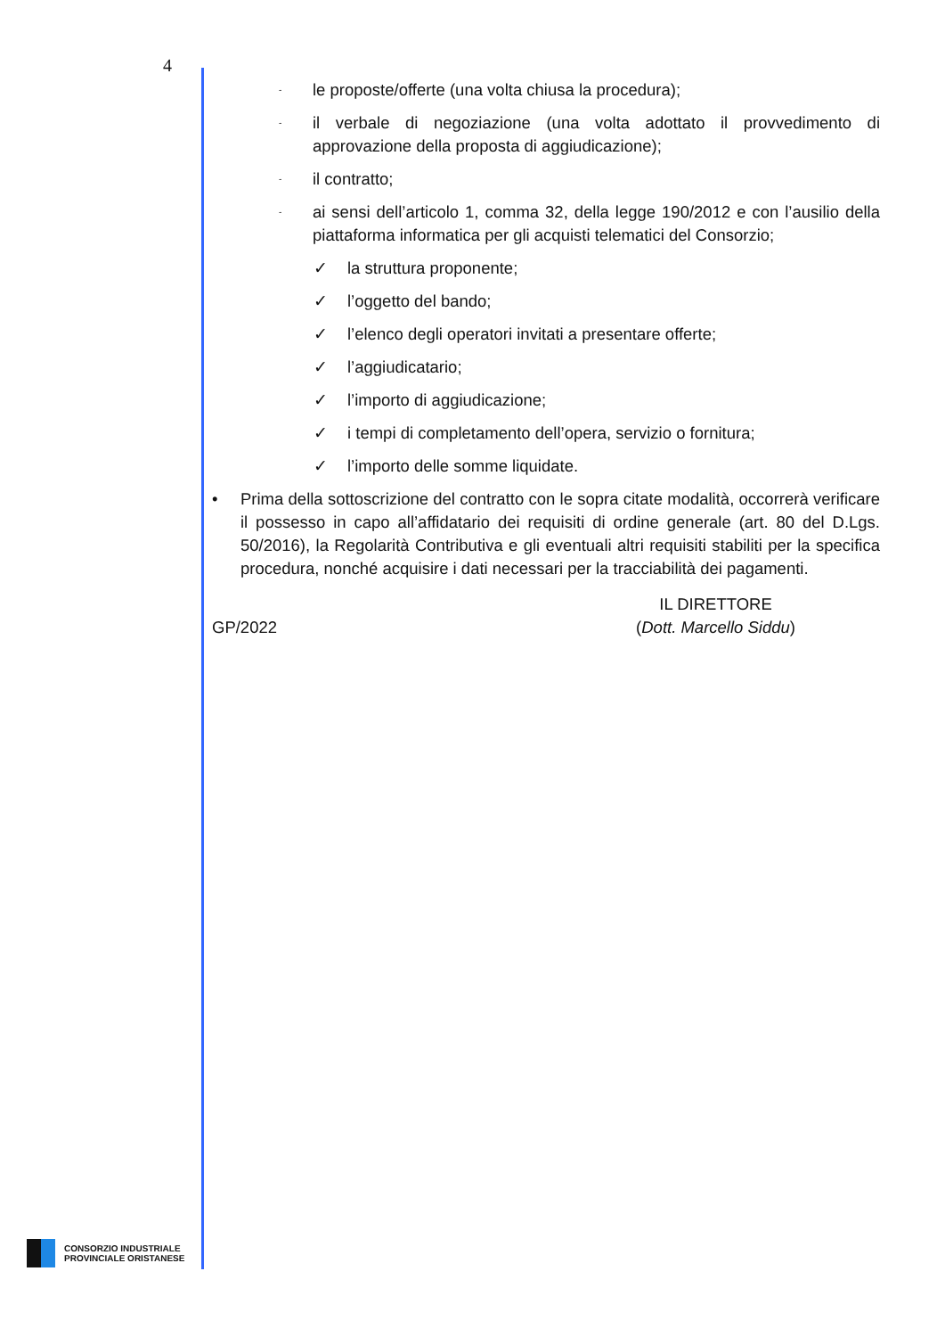4
-
le proposte/offerte (una volta chiusa la procedura);
-
il verbale di negoziazione (una volta adottato il provvedimento di approvazione della proposta di aggiudicazione);
-
il contratto;
-
ai sensi dell’articolo 1, comma 32, della legge 190/2012 e con l’ausilio della piattaforma informatica per gli acquisti telematici del Consorzio;
✓ la struttura proponente;
✓ l’oggetto del bando;
✓ l’elenco degli operatori invitati a presentare offerte;
✓ l’aggiudicatario;
✓ l’importo di aggiudicazione;
✓ i tempi di completamento dell’opera, servizio o fornitura;
✓ l’importo delle somme liquidate.
• Prima della sottoscrizione del contratto con le sopra citate modalità, occorrerà verificare il possesso in capo all’affidatario dei requisiti di ordine generale (art. 80 del D.Lgs. 50/2016), la Regolarità Contributiva e gli eventuali altri requisiti stabiliti per la specifica procedura, nonché acquisire i dati necessari per la tracciabilità dei pagamenti.
GP/2022 IL DIRETTORE
(Dott. Marcello Siddu)
CONSORZIO INDUSTRIALE
PROVINCIALE ORISTANESE